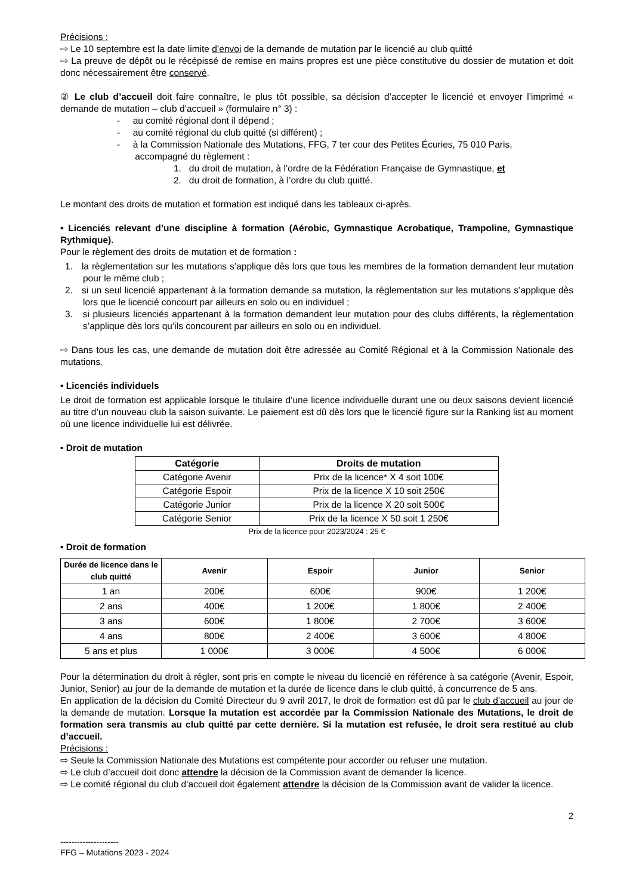Précisions :
⇨ Le 10 septembre est la date limite d’envoi de la demande de mutation par le licencié au club quitté
⇨ La preuve de dépôt ou le récépissé de remise en mains propres est une pièce constitutive du dossier de mutation et doit donc nécessairement être conservé.
② Le club d’accueil doit faire connaître, le plus tôt possible, sa décision d’accepter le licencié et envoyer l’imprimé « demande de mutation – club d’accueil » (formulaire n° 3) :
- au comité régional dont il dépend ;
- au comité régional du club quitté (si différent) ;
- à la Commission Nationale des Mutations, FFG, 7 ter cour des Petites Écuries, 75 010 Paris,
accompagné du règlement :
1. du droit de mutation, à l’ordre de la Fédération Française de Gymnastique, et
2. du droit de formation, à l’ordre du club quitté.
Le montant des droits de mutation et formation est indiqué dans les tableaux ci-après.
• Licenciés relevant d’une discipline à formation (Aérobic, Gymnastique Acrobatique, Trampoline, Gymnastique Rythmique).
Pour le règlement des droits de mutation et de formation :
1. la règlementation sur les mutations s’applique dès lors que tous les membres de la formation demandent leur mutation pour le même club ;
2. si un seul licencié appartenant à la formation demande sa mutation, la règlementation sur les mutations s’applique dès lors que le licencié concourt par ailleurs en solo ou en individuel ;
3. si plusieurs licenciés appartenant à la formation demandent leur mutation pour des clubs différents, la règlementation s’applique dès lors qu’ils concourent par ailleurs en solo ou en individuel.
⇨ Dans tous les cas, une demande de mutation doit être adressée au Comité Régional et à la Commission Nationale des mutations.
• Licenciés individuels
Le droit de formation est applicable lorsque le titulaire d’une licence individuelle durant une ou deux saisons devient licencié au titre d’un nouveau club la saison suivante. Le paiement est dû dès lors que le licencié figure sur la Ranking list au moment où une licence individuelle lui est délivrée.
• Droit de mutation
| Catégorie | Droits de mutation |
| --- | --- |
| Catégorie Avenir | Prix de la licence* X 4 soit 100€ |
| Catégorie Espoir | Prix de la licence X 10 soit 250€ |
| Catégorie Junior | Prix de la licence X 20 soit 500€ |
| Catégorie Senior | Prix de la licence X 50 soit 1 250€ |
Prix de la licence pour 2023/2024 : 25 €
• Droit de formation
| Durée de licence dans le club quitté | Avenir | Espoir | Junior | Senior |
| --- | --- | --- | --- | --- |
| 1 an | 200€ | 600€ | 900€ | 1 200€ |
| 2 ans | 400€ | 1 200€ | 1 800€ | 2 400€ |
| 3 ans | 600€ | 1 800€ | 2 700€ | 3 600€ |
| 4 ans | 800€ | 2 400€ | 3 600€ | 4 800€ |
| 5 ans et plus | 1 000€ | 3 000€ | 4 500€ | 6 000€ |
Pour la détermination du droit à régler, sont pris en compte le niveau du licencié en référence à sa catégorie (Avenir, Espoir, Junior, Senior) au jour de la demande de mutation et la durée de licence dans le club quitté, à concurrence de 5 ans.
En application de la décision du Comité Directeur du 9 avril 2017, le droit de formation est dû par le club d’accueil au jour de la demande de mutation. Lorsque la mutation est accordée par la Commission Nationale des Mutations, le droit de formation sera transmis au club quitté par cette dernière. Si la mutation est refusée, le droit sera restitué au club d’accueil.
Précisions :
⇨ Seule la Commission Nationale des Mutations est compétente pour accorder ou refuser une mutation.
⇨ Le club d’accueil doit donc attendre la décision de la Commission avant de demander la licence.
⇨ Le comité régional du club d’accueil doit également attendre la décision de la Commission avant de valider la licence.
2
---------------------
FFG – Mutations 2023 - 2024